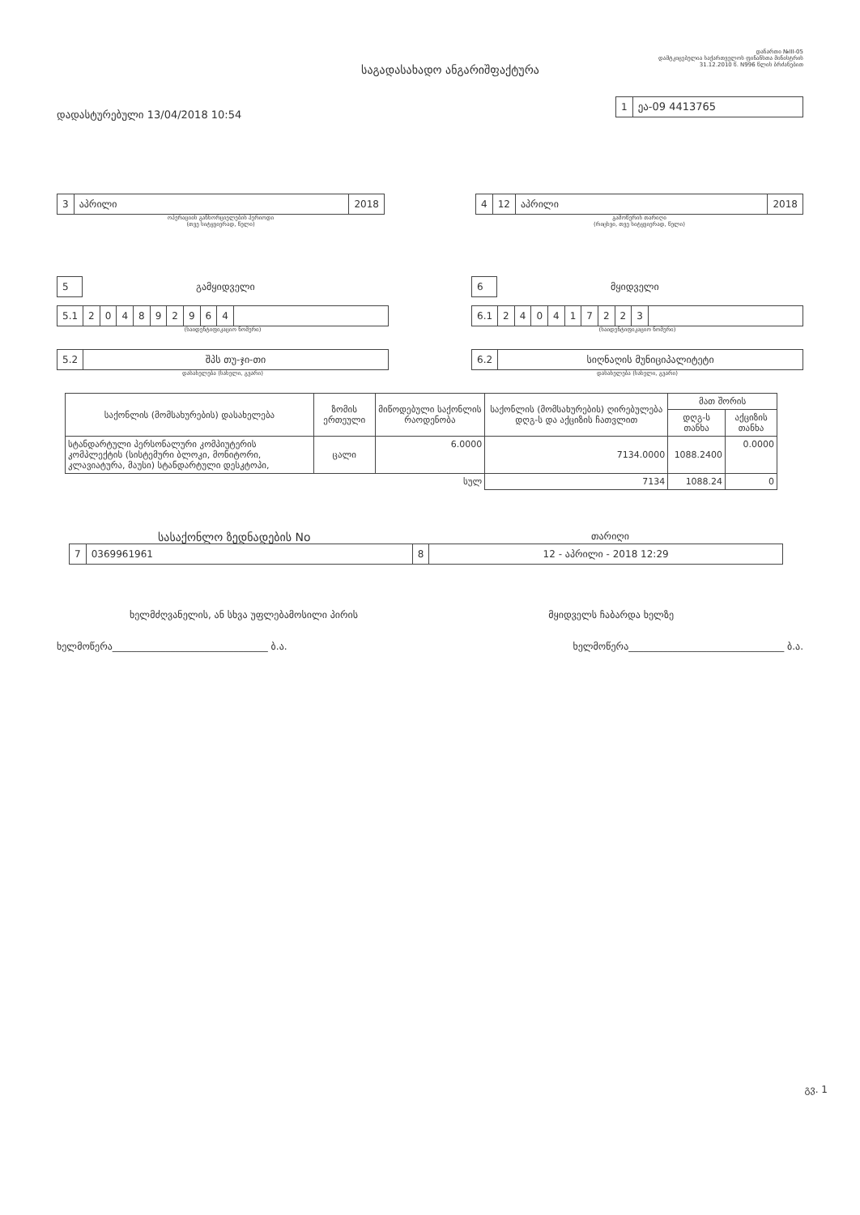საგადასახადო ანგარიშფაქტურა
დანართი №III-05
დამტკიცებულია საქართველოს ფინანსთა მინისტრის
31.12.2010 წ. N996 წლის ბრძანებით
დადასტურებული 13/04/2018 10:54
1 ეა-09 4413765
3 აპრილი 2018
ოპერაციის განხორციელების პერიოდი
(თვე სიტყვიერად, წელი)
4 12 აპრილი 2018
გამოწერის თარიღი
(რიცხვი, თვე სიტყვიერად, წელი)
5
გამყიდველი
5.1 204892964
(საიდენტიფიკაციო ნომერი)
5.2 შპს თუ-ჯი-თი
დასახელება (სახელი, გვარი)
6
მყიდველი
6.1 240417223
(საიდენტიფიკაციო ნომერი)
6.2 სიღნაღის მუნიციპალიტეტი
დასახელება (სახელი, გვარი)
| საქონლის (მომსახურების) დასახელება | ზომის ერთეული | მიწოდებული საქონლის რაოდენობა | საქონლის (მომსახურების) ღირებულება დღგ-ს და აქციზის ჩათვლით | მათ შორის | |
| --- | --- | --- | --- | --- | --- |
| | | | | დღგ-ს თანხა | აქციზის თანხა |
| სტანდარტული პერსონალური კომპიუტერის კომპლექტის (სისტემური ბლოკი, მონიტორი, კლავიატურა, მაუსი) სტანდარტული დესკტოპი, | ცალი | 6.0000 | 7134.0000 | 1088.2400 | 0.0000 |
| სულ | | | 7134 | 1088.24 | 0 |
სასაქონლო ზედნადების No
თარიღი
7 0369961961 8 12 - აპრილი - 2018 12:29
ხელმძღვანელის, ან სხვა უფლებამოსილი პირის
მყიდველს ჩაბარდა ხელზე
ხელმოწერა________________________________ ბ.ა.
ხელმოწერა________________________________ ბ.ა.
გვ. 1